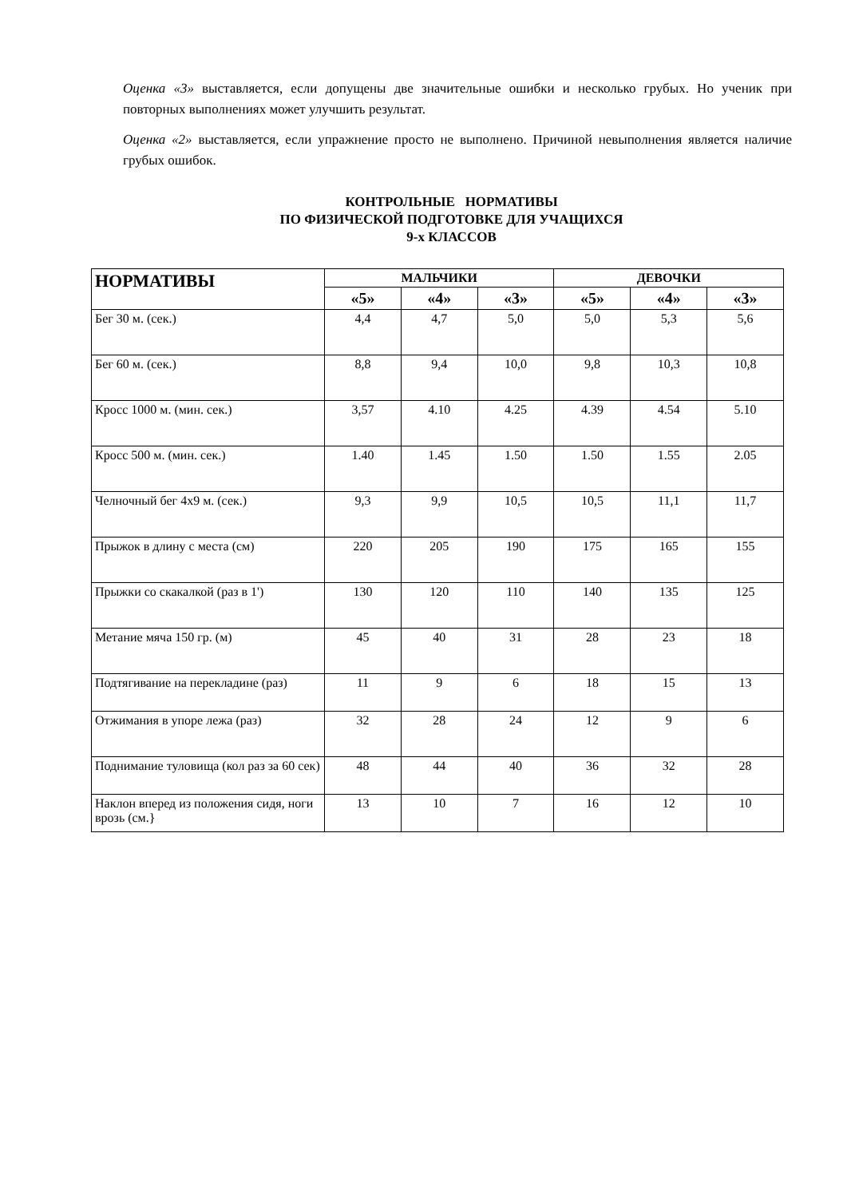Оценка «3» выставляется, если допущены две значительные ошибки и несколько грубых. Но ученик при повторных выполнениях может улучшить результат.
Оценка «2» выставляется, если упражнение просто не выполнено. Причиной невыполнения является наличие грубых ошибок.
КОНТРОЛЬНЫЕ НОРМАТИВЫ
ПО ФИЗИЧЕСКОЙ ПОДГОТОВКЕ ДЛЯ УЧАЩИХСЯ
9-х КЛАССОВ
| НОРМАТИВЫ | МАЛЬЧИКИ | | | ДЕВОЧКИ | | |
| --- | --- | --- | --- | --- | --- | --- |
| | «5» | «4» | «3» | «5» | «4» | «3» |
| Бег 30 м. (сек.) | 4,4 | 4,7 | 5,0 | 5,0 | 5,3 | 5,6 |
| Бег 60 м. (сек.) | 8,8 | 9,4 | 10,0 | 9,8 | 10,3 | 10,8 |
| Кросс 1000 м. (мин. сек.) | 3,57 | 4.10 | 4.25 | 4.39 | 4.54 | 5.10 |
| Кросс 500 м. (мин. сек.) | 1.40 | 1.45 | 1.50 | 1.50 | 1.55 | 2.05 |
| Челночный бег 4х9 м. (сек.) | 9,3 | 9,9 | 10,5 | 10,5 | 11,1 | 11,7 |
| Прыжок в длину с места (см) | 220 | 205 | 190 | 175 | 165 | 155 |
| Прыжки со скакалкой (раз в 1') | 130 | 120 | 110 | 140 | 135 | 125 |
| Метание мяча 150 гр. (м) | 45 | 40 | 31 | 28 | 23 | 18 |
| Подтягивание на перекладине (раз) | 11 | 9 | 6 | 18 | 15 | 13 |
| Отжимания в упоре лежа (раз) | 32 | 28 | 24 | 12 | 9 | 6 |
| Поднимание туловища (кол раз за 60 сек) | 48 | 44 | 40 | 36 | 32 | 28 |
| Наклон вперед из положения сидя, ноги врозь (см.} | 13 | 10 | 7 | 16 | 12 | 10 |